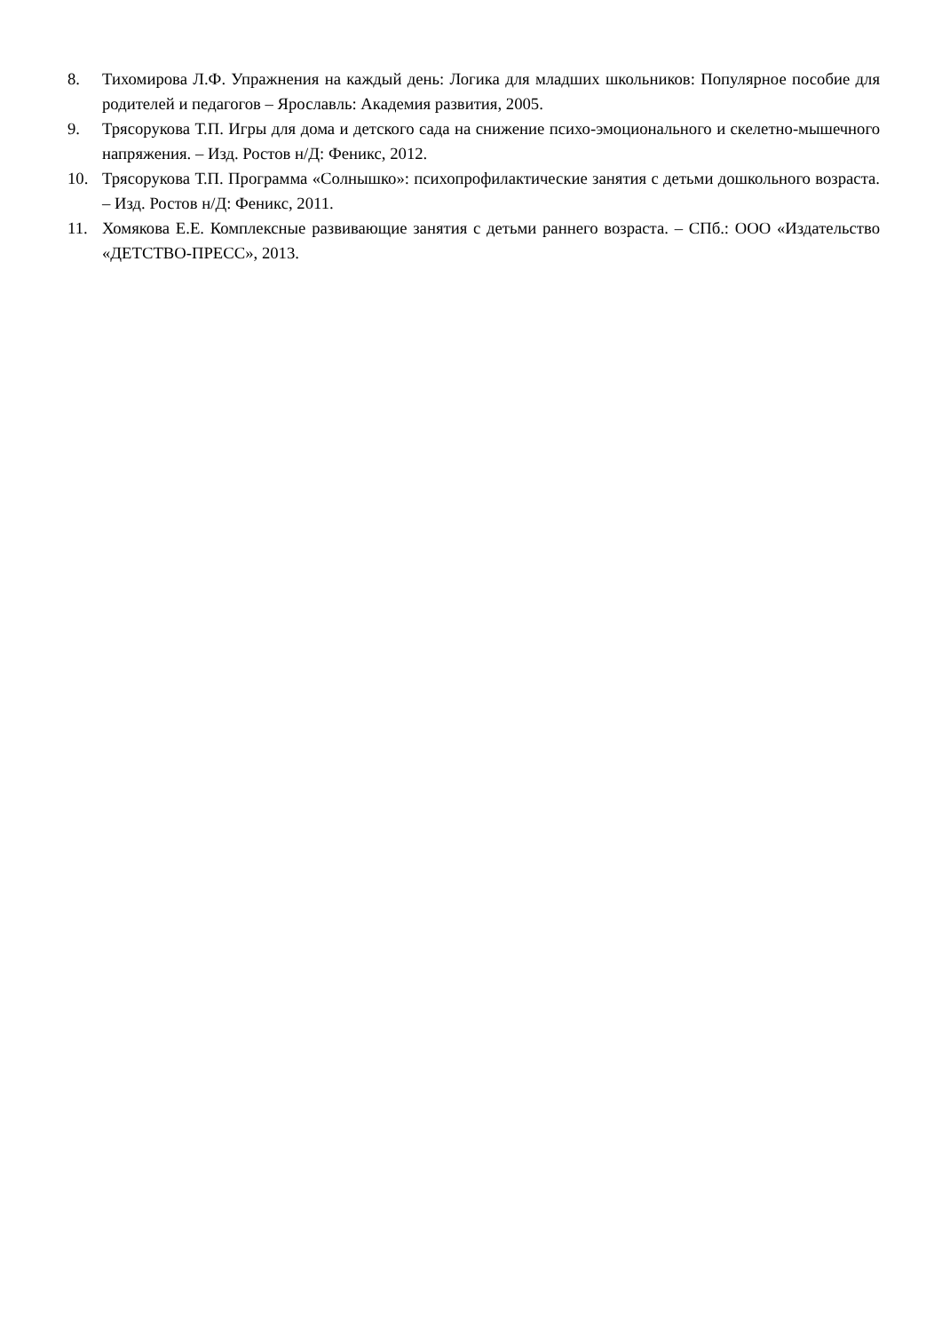8. Тихомирова Л.Ф. Упражнения на каждый день: Логика для младших школьников: Популярное пособие для родителей и педагогов – Ярославль: Академия развития, 2005.
9. Трясорукова Т.П. Игры для дома и детского сада на снижение психо-эмоционального и скелетно-мышечного напряжения. – Изд. Ростов н/Д: Феникс, 2012.
10. Трясорукова Т.П. Программа «Солнышко»: психопрофилактические занятия с детьми дошкольного возраста. – Изд. Ростов н/Д: Феникс, 2011.
11. Хомякова Е.Е. Комплексные развивающие занятия с детьми раннего возраста. – СПб.: ООО «Издательство «ДЕТСТВО-ПРЕСС», 2013.